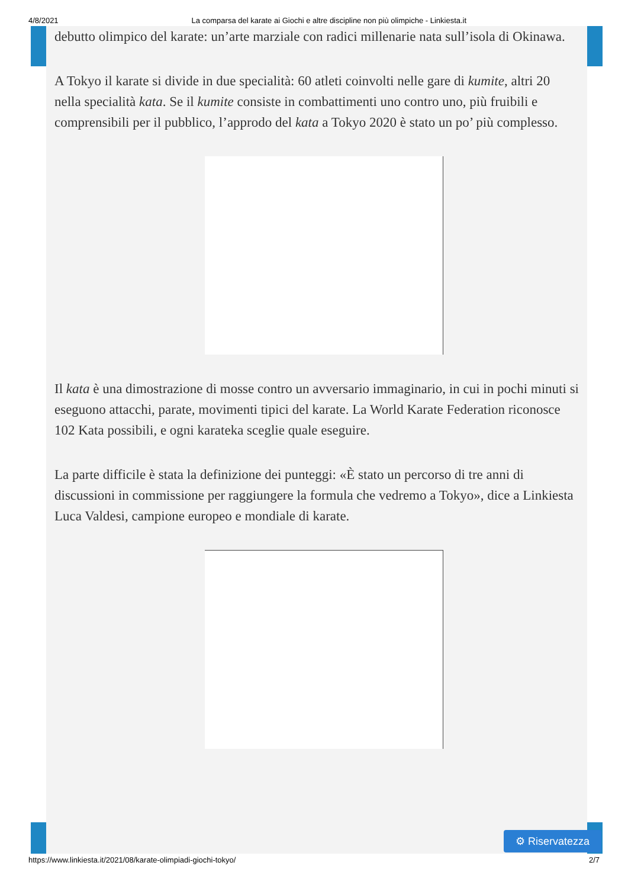4/8/2021 La comparsa del karate ai Giochi e altre discipline non più olimpiche - Linkiesta.it
debutto olimpico del karate: un’arte marziale con radici millenarie nata sull’isola di Okinawa.
A Tokyo il karate si divide in due specialità: 60 atleti coinvolti nelle gare di kumite, altri 20 nella specialità kata. Se il kumite consiste in combattimenti uno contro uno, più fruibili e comprensibili per il pubblico, l’approdo del kata a Tokyo 2020 è stato un po’ più complesso.
Il kata è una dimostrazione di mosse contro un avversario immaginario, in cui in pochi minuti si eseguono attacchi, parate, movimenti tipici del karate. La World Karate Federation riconosce 102 Kata possibili, e ogni karateka sceglie quale eseguire.
La parte difficile è stata la definizione dei punteggi: «È stato un percorso di tre anni di discussioni in commissione per raggiungere la formula che vedremo a Tokyo», dice a Linkiesta Luca Valdesi, campione europeo e mondiale di karate.
⚙ Riservatezza
https://www.linkiesta.it/2021/08/karate-olimpiadi-giochi-tokyo/ 2/7